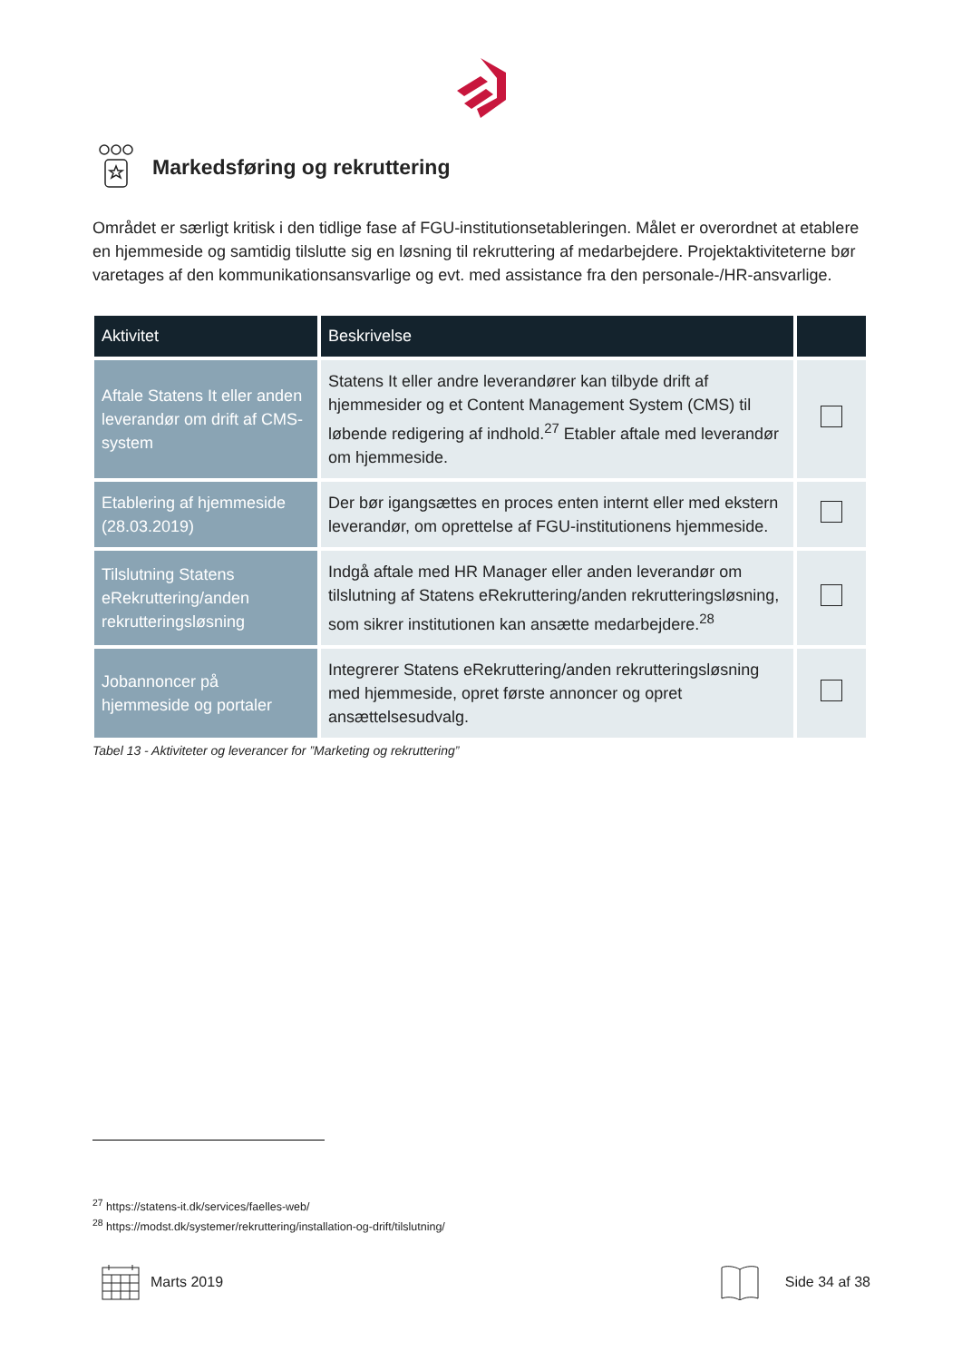Markedsføring og rekruttering
Området er særligt kritisk i den tidlige fase af FGU-institutionsetableringen. Målet er overordnet at etablere en hjemmeside og samtidig tilslutte sig en løsning til rekruttering af medarbejdere. Projektaktiviteterne bør varetages af den kommunikationsansvarlige og evt. med assistance fra den personale-/HR-ansvarlige.
| Aktivitet | Beskrivelse | |
| --- | --- | --- |
| Aftale Statens It eller anden leverandør om drift af CMS-system | Statens It eller andre leverandører kan tilbyde drift af hjemmesider og et Content Management System (CMS) til løbende redigering af indhold.<sup>27</sup> Etabler aftale med leverandør om hjemmeside. | |
| Etablering af hjemmeside (28.03.2019) | Der bør igangsættes en proces enten internt eller med ekstern leverandør, om oprettelse af FGU-institutionens hjemmeside. | |
| Tilslutning Statens eRekruttering/anden rekrutteringsløsning | Indgå aftale med HR Manager eller anden leverandør om tilslutning af Statens eRekruttering/anden rekrutteringsløsning, som sikrer institutionen kan ansætte medarbejdere.<sup>28</sup> | |
| Jobannoncer på hjemmeside og portaler | Integrerer Statens eRekruttering/anden rekrutteringsløsning med hjemmeside, opret første annoncer og opret ansættelsesudvalg. | |
Tabel 13 - Aktiviteter og leverancer for ”Marketing og rekruttering”
<sup>27</sup> https://statens-it.dk/services/faelles-web/
<sup>28</sup> https://modst.dk/systemer/rekruttering/installation-og-drift/tilslutning/
Marts 2019 Side 34 af 38